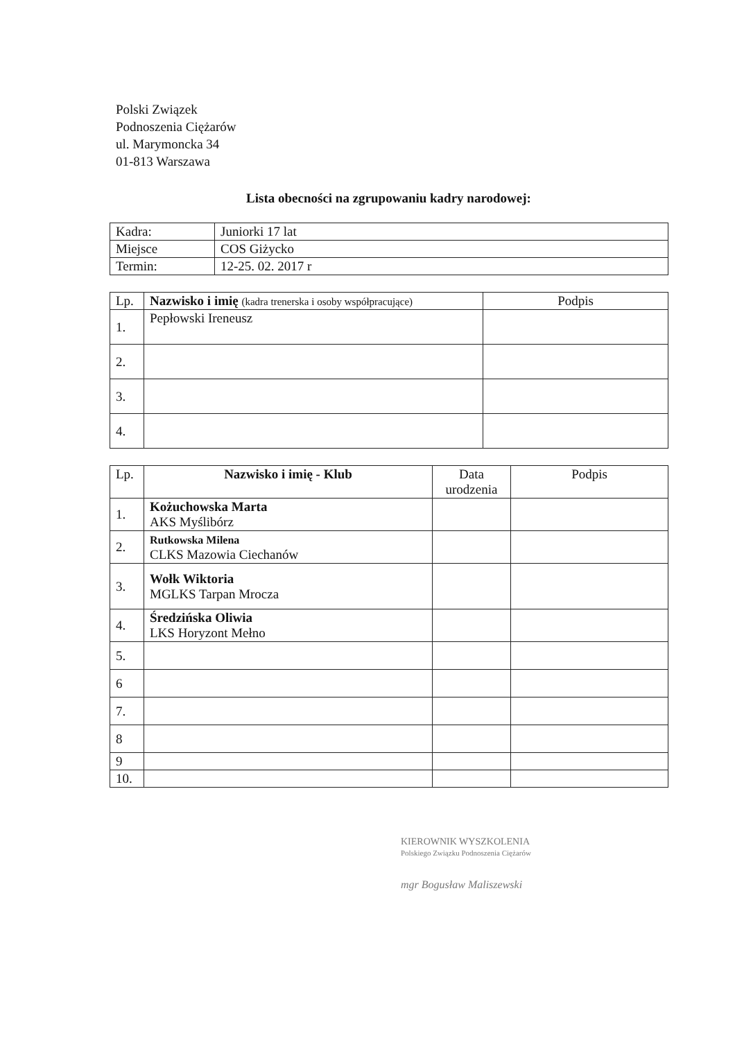Polski Związek
Podnoszenia Ciężarów
ul. Marymoncka 34
01-813 Warszawa
Lista obecności na zgrupowaniu kadry narodowej:
| Kadra: | Juniorki 17 lat |
| Miejsce | COS Giżycko |
| Termin: | 12-25. 02. 2017 r |
| Lp. | Nazwisko i imię (kadra trenerska i osoby współpracujące) | Podpis |
| --- | --- | --- |
| 1. | Pepłowski Ireneusz | |
| 2. | | |
| 3. | | |
| 4. | | |
| Lp. | Nazwisko i imię - Klub | Data urodzenia | Podpis |
| --- | --- | --- | --- |
| 1. | Kożuchowska Marta AKS Myślibórz | | |
| 2. | Rutkowska Milena CLKS Mazowia Ciechanów | | |
| 3. | Wołk Wiktoria MGLKS Tarpan Mrocza | | |
| 4. | Średzińska Oliwia LKS Horyzont Mełno | | |
| 5. | | | |
| 6 | | | |
| 7. | | | |
| 8 | | | |
| 9 | | | |
| 10. | | | |
KIEROWNIK WYSZKOLENIA
Polskiego Związku Podnoszenia Ciężarów
mgr Bogusław Maliszewski